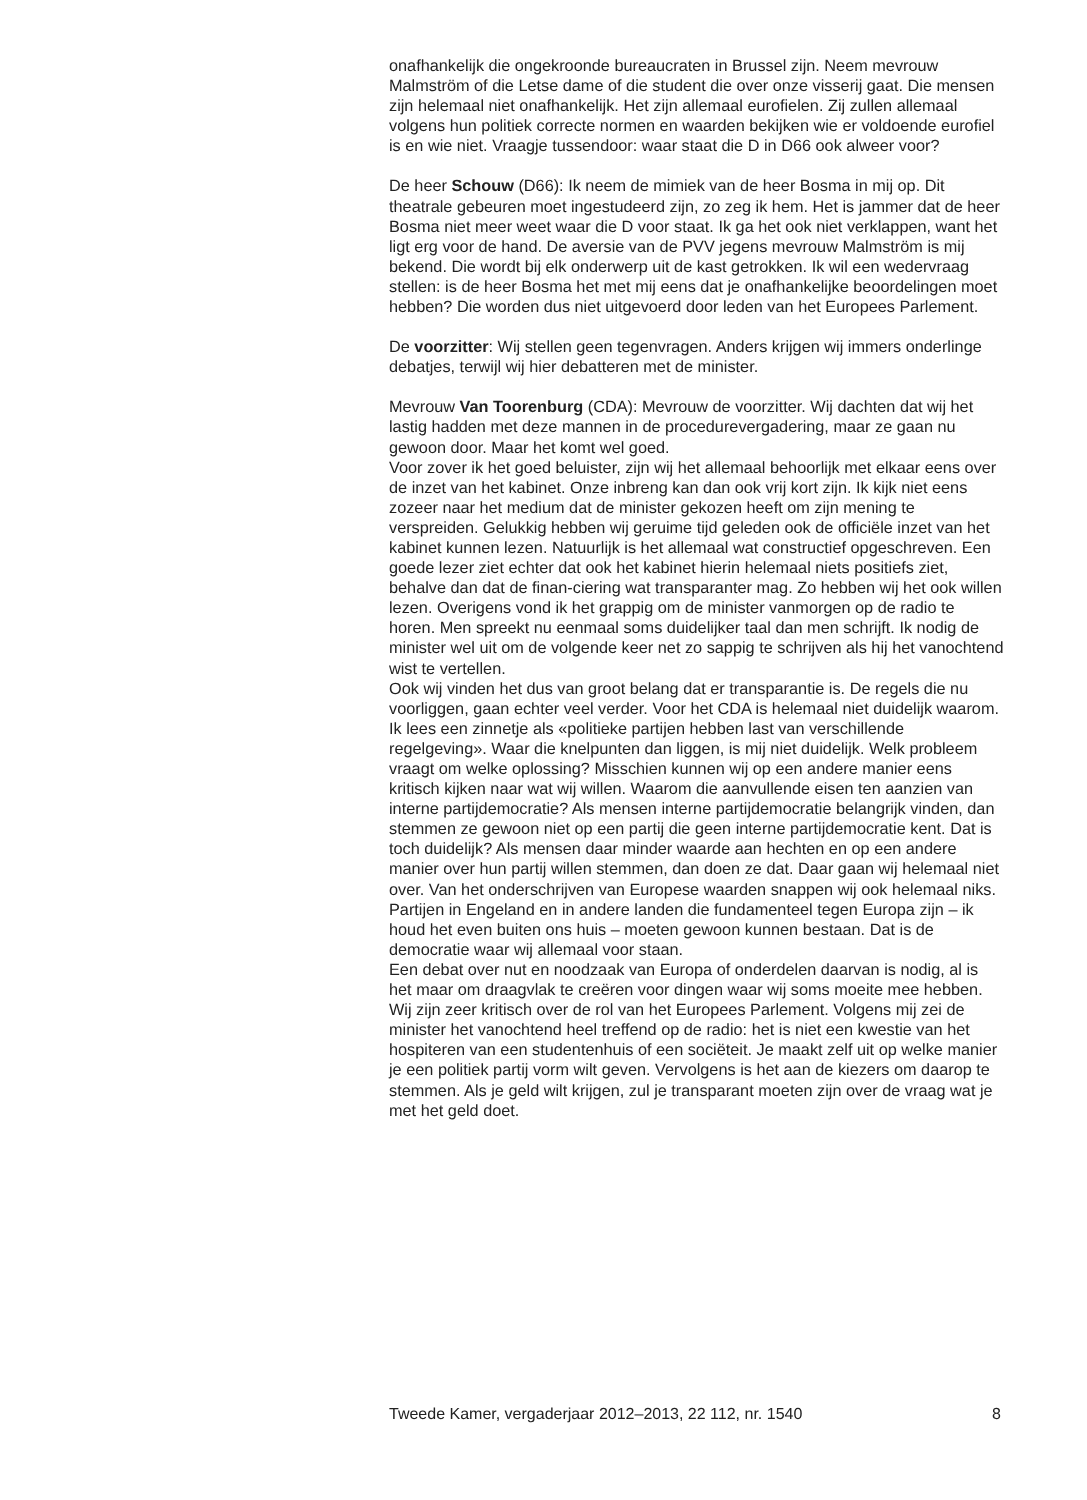onafhankelijk die ongekroonde bureaucraten in Brussel zijn. Neem mevrouw Malmström of die Letse dame of die student die over onze visserij gaat. Die mensen zijn helemaal niet onafhankelijk. Het zijn allemaal eurofielen. Zij zullen allemaal volgens hun politiek correcte normen en waarden bekijken wie er voldoende eurofiel is en wie niet. Vraagje tussendoor: waar staat die D in D66 ook alweer voor?
De heer Schouw (D66): Ik neem de mimiek van de heer Bosma in mij op. Dit theatrale gebeuren moet ingestudeerd zijn, zo zeg ik hem. Het is jammer dat de heer Bosma niet meer weet waar die D voor staat. Ik ga het ook niet verklappen, want het ligt erg voor de hand. De aversie van de PVV jegens mevrouw Malmström is mij bekend. Die wordt bij elk onderwerp uit de kast getrokken. Ik wil een wedervraag stellen: is de heer Bosma het met mij eens dat je onafhankelijke beoordelingen moet hebben? Die worden dus niet uitgevoerd door leden van het Europees Parlement.
De voorzitter: Wij stellen geen tegenvragen. Anders krijgen wij immers onderlinge debatjes, terwijl wij hier debatteren met de minister.
Mevrouw Van Toorenburg (CDA): Mevrouw de voorzitter. Wij dachten dat wij het lastig hadden met deze mannen in de procedurevergadering, maar ze gaan nu gewoon door. Maar het komt wel goed.
Voor zover ik het goed beluister, zijn wij het allemaal behoorlijk met elkaar eens over de inzet van het kabinet. Onze inbreng kan dan ook vrij kort zijn. Ik kijk niet eens zozeer naar het medium dat de minister gekozen heeft om zijn mening te verspreiden. Gelukkig hebben wij geruime tijd geleden ook de officiële inzet van het kabinet kunnen lezen. Natuurlijk is het allemaal wat constructief opgeschreven. Een goede lezer ziet echter dat ook het kabinet hierin helemaal niets positiefs ziet, behalve dan dat de finan-ciering wat transparanter mag. Zo hebben wij het ook willen lezen. Overigens vond ik het grappig om de minister vanmorgen op de radio te horen. Men spreekt nu eenmaal soms duidelijker taal dan men schrijft. Ik nodig de minister wel uit om de volgende keer net zo sappig te schrijven als hij het vanochtend wist te vertellen.
Ook wij vinden het dus van groot belang dat er transparantie is. De regels die nu voorliggen, gaan echter veel verder. Voor het CDA is helemaal niet duidelijk waarom. Ik lees een zinnetje als «politieke partijen hebben last van verschillende regelgeving». Waar die knelpunten dan liggen, is mij niet duidelijk. Welk probleem vraagt om welke oplossing? Misschien kunnen wij op een andere manier eens kritisch kijken naar wat wij willen. Waarom die aanvullende eisen ten aanzien van interne partijdemocratie? Als mensen interne partijdemocratie belangrijk vinden, dan stemmen ze gewoon niet op een partij die geen interne partijdemocratie kent. Dat is toch duidelijk? Als mensen daar minder waarde aan hechten en op een andere manier over hun partij willen stemmen, dan doen ze dat. Daar gaan wij helemaal niet over. Van het onderschrijven van Europese waarden snappen wij ook helemaal niks. Partijen in Engeland en in andere landen die fundamenteel tegen Europa zijn – ik houd het even buiten ons huis – moeten gewoon kunnen bestaan. Dat is de democratie waar wij allemaal voor staan.
Een debat over nut en noodzaak van Europa of onderdelen daarvan is nodig, al is het maar om draagvlak te creëren voor dingen waar wij soms moeite mee hebben. Wij zijn zeer kritisch over de rol van het Europees Parlement. Volgens mij zei de minister het vanochtend heel treffend op de radio: het is niet een kwestie van het hospiteren van een studentenhuis of een sociëteit. Je maakt zelf uit op welke manier je een politiek partij vorm wilt geven. Vervolgens is het aan de kiezers om daarop te stemmen. Als je geld wilt krijgen, zul je transparant moeten zijn over de vraag wat je met het geld doet.
Tweede Kamer, vergaderjaar 2012–2013, 22 112, nr. 1540 8